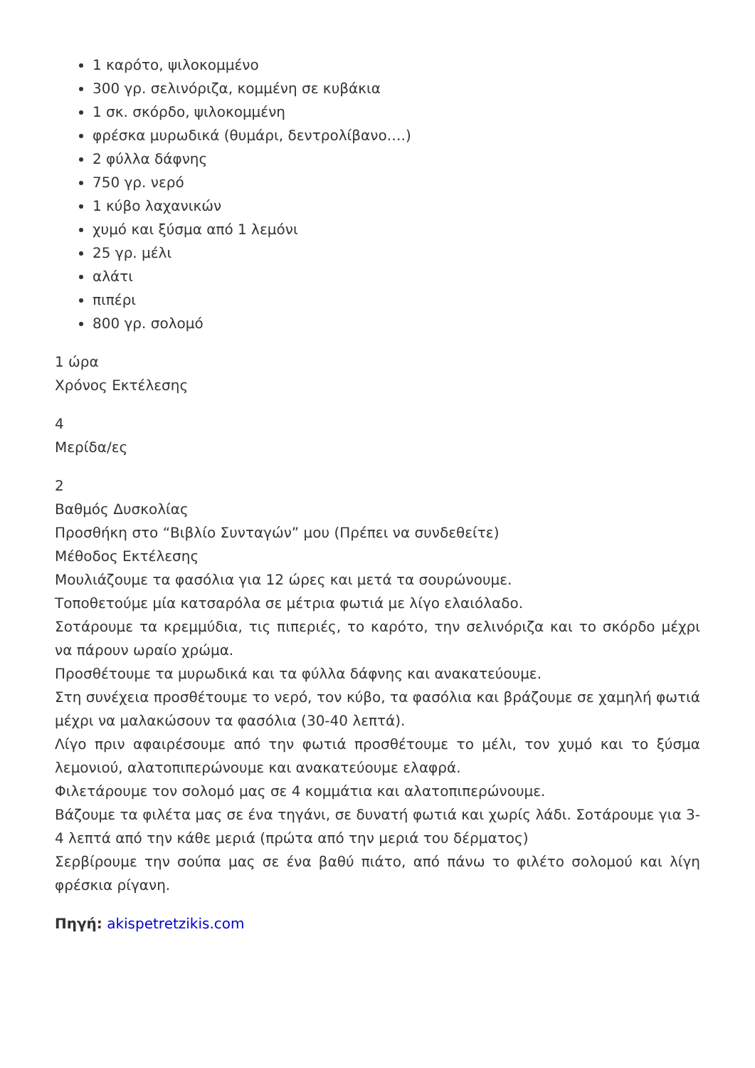1 καρότο, ψιλοκομμένο
300 γρ. σελινόριζα, κομμένη σε κυβάκια
1 σκ. σκόρδο, ψιλοκομμένη
φρέσκα μυρωδικά (θυμάρι, δεντρολίβανο….)
2 φύλλα δάφνης
750 γρ. νερό
1 κύβο λαχανικών
χυμό και ξύσμα από 1 λεμόνι
25 γρ. μέλι
αλάτι
πιπέρι
800 γρ. σολομό
1 ώρα
Χρόνος Εκτέλεσης
4
Μερίδα/ες
2
Βαθμός Δυσκολίας
Προσθήκη στο “Βιβλίο Συνταγών” μου (Πρέπει να συνδεθείτε)
Μέθοδος Εκτέλεσης
Μουλιάζουμε τα φασόλια για 12 ώρες και μετά τα σουρώνουμε.
Τοποθετούμε μία κατσαρόλα σε μέτρια φωτιά με λίγο ελαιόλαδο.
Σοτάρουμε τα κρεμμύδια, τις πιπεριές, το καρότο, την σελινόριζα και το σκόρδο μέχρι να πάρουν ωραίο χρώμα.
Προσθέτουμε τα μυρωδικά και τα φύλλα δάφνης και ανακατεύουμε.
Στη συνέχεια προσθέτουμε το νερό, τον κύβο, τα φασόλια και βράζουμε σε χαμηλή φωτιά μέχρι να μαλακώσουν τα φασόλια (30-40 λεπτά).
Λίγο πριν αφαιρέσουμε από την φωτιά προσθέτουμε το μέλι, τον χυμό και το ξύσμα λεμονιού, αλατοπιπερώνουμε και ανακατεύουμε ελαφρά.
Φιλετάρουμε τον σολομό μας σε 4 κομμάτια και αλατοπιπερώνουμε.
Βάζουμε τα φιλέτα μας σε ένα τηγάνι, σε δυνατή φωτιά και χωρίς λάδι. Σοτάρουμε για 3-4 λεπτά από την κάθε μεριά (πρώτα από την μεριά του δέρματος)
Σερβίρουμε την σούπα μας σε ένα βαθύ πιάτο, από πάνω το φιλέτο σολομού και λίγη φρέσκια ρίγανη.
Πηγή: akispetretzikis.com